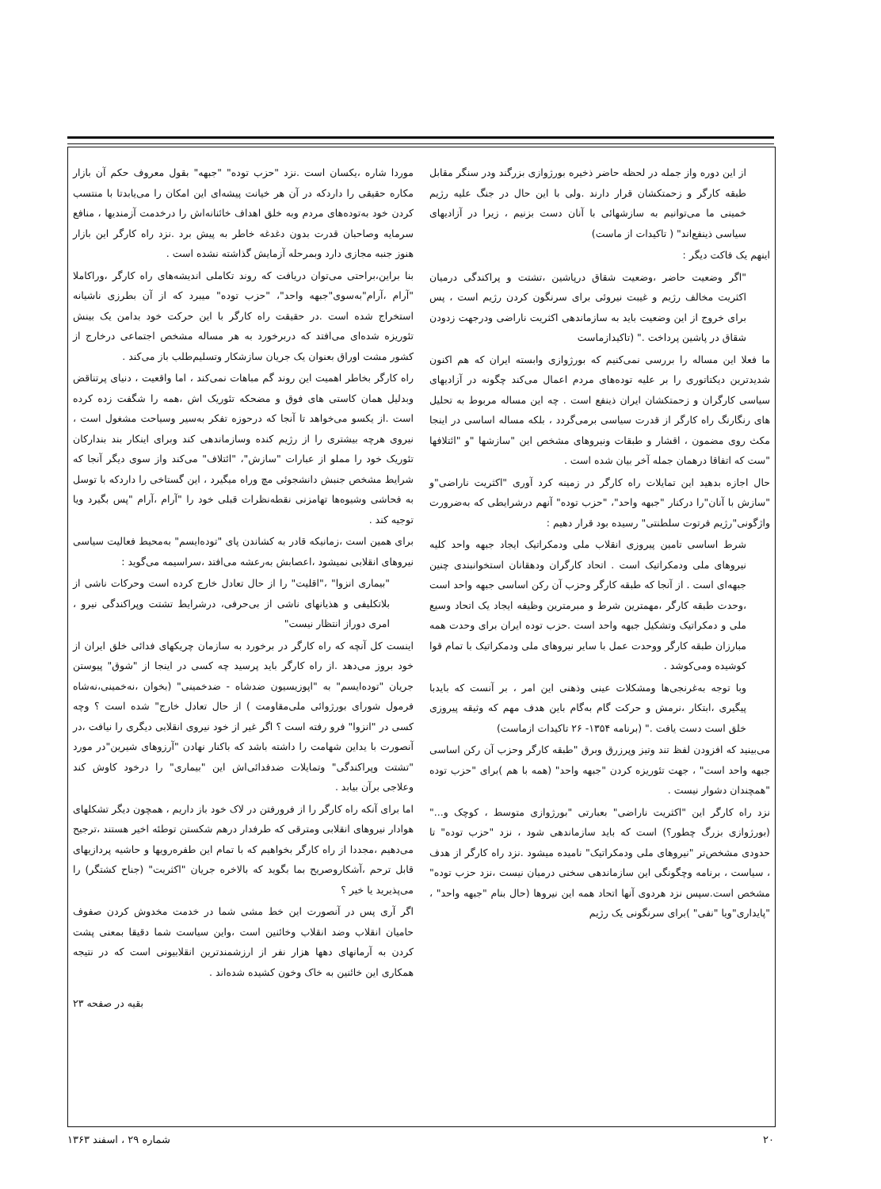از این دوره واز جمله در لحظه حاضر ذخیره بورژوازی بزرگند ودر سنگر مقابل طبقه کارگر و زحمتکشان قرار دارند .ولی با این حال در جنگ علیه رژیم خمینی ما می‌توانیم به سازشهائی با آنان دست بزنیم ، زیرا در آزادیهای سیاسی ذینفع‌اند" ( تاکیدات از ماست)
اینهم یک فاکت دیگر :
"اگر وضعیت حاضر ،وضعیت شقاق درپاشین ،تشتت و پراکندگی درمیان اکثریت مخالف رژیم و غیبت نیروئی برای سرنگون کردن رژیم است ، پس برای خروج از این وضعیت باید به سازماندهی اکثریت ناراضی ودرجهت زدودن شقاق در پاشین پرداخت ." (تاکیدازماست
ما فعلا این مساله را بررسی نمی‌کنیم که بورژوازی وابسته ایران که هم اکنون شدیدترین دیکتاتوری را بر علیه توده‌های مردم اعمال می‌کند چگونه در آزادیهای سیاسی کارگران و زحمتکشان ایران ذینفع است . چه این مساله مربوط به تحلیل های رنگارنگ راه کارگر از قدرت سیاسی برمی‌گردد ، بلکه مساله اساسی در اینجا مکث روی مضمون ، اقشار و طبقات ونیروهای مشخص این "سازشها "و "ائتلافها "ست که اتفاقا درهمان جمله آخر بیان شده است .
حال اجازه بدهید این تمایلات راه کارگر در زمینه کرد آوری "اکثریت ناراضی"و "سازش با آنان"را درکنار "جبهه واحد"، "حزب توده" آنهم درشرایطی که به‌ضرورت واژگونی"رژیم فرتوت سلطنتی" رسیده بود قرار دهیم :
شرط اساسی تامین پیروزی انقلاب ملی ودمکراتیک ایجاد جبهه واحد کلیه نیروهای ملی ودمکراتیک است . اتحاد کارگران ودهقانان استخوانبندی چنین جبهه‌ای است . از آنجا که طبقه کارگر وحزب آن رکن اساسی جبهه واحد است ،وحدت طبقه کارگر ،مهمترین شرط و مبرمترین وظیفه ایجاد یک اتحاد وسیع ملی و دمکراتیک وتشکیل جبهه واحد است .حزب توده ایران برای وحدت همه مبارزان طبقه کارگر ووحدت عمل با سایر نیروهای ملی ودمکراتیک با تمام قوا کوشیده ومی‌کوشد .
وبا توجه به‌غرنجی‌ها ومشکلات عینی وذهنی این امر ، بر آنست که بایدبا پیگیری ،ابتکار ،نرمش و حرکت گام به‌گام باین هدف مهم که وثیقه پیروزی خلق است دست یافت ." (برنامه ۱۳۵۴- ۲۶ تاکیدات ازماست)
می‌بینید که افزودن لفظ تند وتیز وپرزرق وبرق "طبقه کارگر وحزب آن رکن اساسی جبهه واحد است" ، جهت تئوریزه کردن "جبهه واحد" (همه با هم )برای "حزب توده "همچندان دشوار نیست .
نزد راه کارگر این "اکثریت ناراضی" بعبارتی "بورژوازی متوسط ، کوچک و..." (بورژوازی بزرگ چطور؟) است که باید سازماندهی شود ، نزد "حزب توده" تا حدودی مشخص‌تر "نیروهای ملی ودمکراتیک" نامیده میشود .نزد راه کارگر از هدف ، سیاست ، برنامه وچگونگی این سازماندهی سخنی درمیان نیست ،نزد حزب توده" مشخص است.سپس نزد هردوی آنها اتحاد همه این نیروها (حال بنام "جبهه واحد" ، "پایداری"ویا "نفی" )برای سرنگونی یک رژیم
موردا شاره ،یکسان است .نزد "حزب توده" "جبهه" بقول معروف حکم آن بازار مکاره حقیقی را داردکه در آن هر خیانت پیشه‌ای این امکان را می‌یابدتا با منتسب کردن خود به‌توده‌های مردم وبه خلق اهداف خائنانه‌اش را درخدمت آزمندیها ، منافع سرمایه وصاحبان قدرت بدون دغدغه خاطر به پیش برد .نزد راه کارگر این بازار هنوز جنبه مجازی دارد وبمرحله آزمایش گذاشته نشده است .
بنا براین،براحتی می‌توان دریافت که روند تکاملی اندیشه‌های راه کارگر ،وراکاملا "آرام ،آرام"به‌سوی"جبهه واحد"، "حزب توده" میبرد که از آن بطرزی ناشیانه استخراج شده است .در حقیقت راه کارگر با این حرکت خود بدامن یک بینش تئوریزه شده‌ای می‌افتد که دربرخورد به هر مساله مشخص اجتماعی درخارج از کشور مشت اوراق بعنوان یک جریان سازشکار وتسلیم‌طلب باز می‌کند .
راه کارگر بخاطر اهمیت این روند گم مباهات نمی‌کند ، اما واقعیت ، دنیای پرتناقض وبدلیل همان کاستی های فوق و مضحکه تئوریک اش ،همه را شگفت زده کرده است .از یکسو می‌خواهد تا آنجا که درحوزه تفکر به‌سیر وسیاحت مشغول است ، نیروی هرچه بیشتری را از رژیم کنده وسازماندهی کند وبرای اینکار بند بندارکان تئوریک خود را مملو از عبارات "سازش"، "ائتلاف" می‌کند واز سوی دیگر آنجا که شرایط مشخص جنبش دانشجوئی مچ وراه میگیرد ، این گستاخی را داردکه با توسل به فحاشی وشیوه‌ها تهامزنی نقطه‌نظرات قبلی خود را "آرام ،آرام "پس بگیرد ویا توجیه کند .
برای همین است ،زمانیکه قادر به کشاندن پای "توده‌ایسم" به‌محیط فعالیت سیاسی نیروهای انقلابی نمیشود ،اعصابش به‌رعشه می‌افتد ،سراسیمه می‌گوید :
"بیماری انزوا" ،"اقلیت" را از حال تعادل خارج کرده است وحرکات ناشی از بلاتکلیفی و هذیانهای ناشی از بی‌حرفی، درشرایط تشتت وپراکندگی نیرو ، امری دوراز انتظار نیست"
اینست کل آنچه که راه کارگر در برخورد به سازمان چریکهای فدائی خلق ایران از خود بروز می‌دهد .از راه کارگر باید پرسید چه کسی در اینجا از "شوق" پیوستن جریان "توده‌ایسم" به "اپوزیسیون ضدشاه - ضدخمینی" (بخوان ،نه‌خمینی،نه‌شاه فرمول شورای بورژوائی ملی‌مقاومت ) از حال تعادل خارج" شده است ؟ وچه کسی در "انزوا" فرو رفته است ؟ اگر غیر از خود نیروی انقلابی دیگری را نیافت ،در آنصورت با یداین شهامت را داشته باشد که باکنار نهادن "آرزوهای شیرین"در مورد "تشتت وپراکندگی" وتمایلات ضدفدائی‌اش این "بیماری" را درخود کاوش کند وعلاجی برآن بیابد .
اما برای آنکه راه کارگر را از فرورفتن در لاک خود باز داریم ، همچون دیگر تشکلهای هوادار نیروهای انقلابی ومترقی که طرفدار درهم شکستن توطئه اخیر هستند ،ترجیح می‌دهیم ،مجددا از راه کارگر بخواهیم که با تمام این طفره‌رویها و حاشیه پردازیهای قابل ترحم ،آشکاروصریح بما بگوید که بالاخره جریان "اکثریت" (جناح کشتگر) را می‌پذیرید یا خیر ؟
اگر آری پس در آنصورت این خط مشی شما در خدمت مخدوش کردن صفوف حامیان انقلاب وضد انقلاب وخائنین است ،واین سیاست شما دقیقا بمعنی پشت کردن به آرمانهای دهها هزار نفر از ارزشمندترین انقلابیونی است که در نتیجه همکاری این خائنین به خاک وخون کشیده شده‌اند .
بقیه در صفحه ۲۳
۲۰ شماره ۲۹ ، اسفند ۱۳۶۳